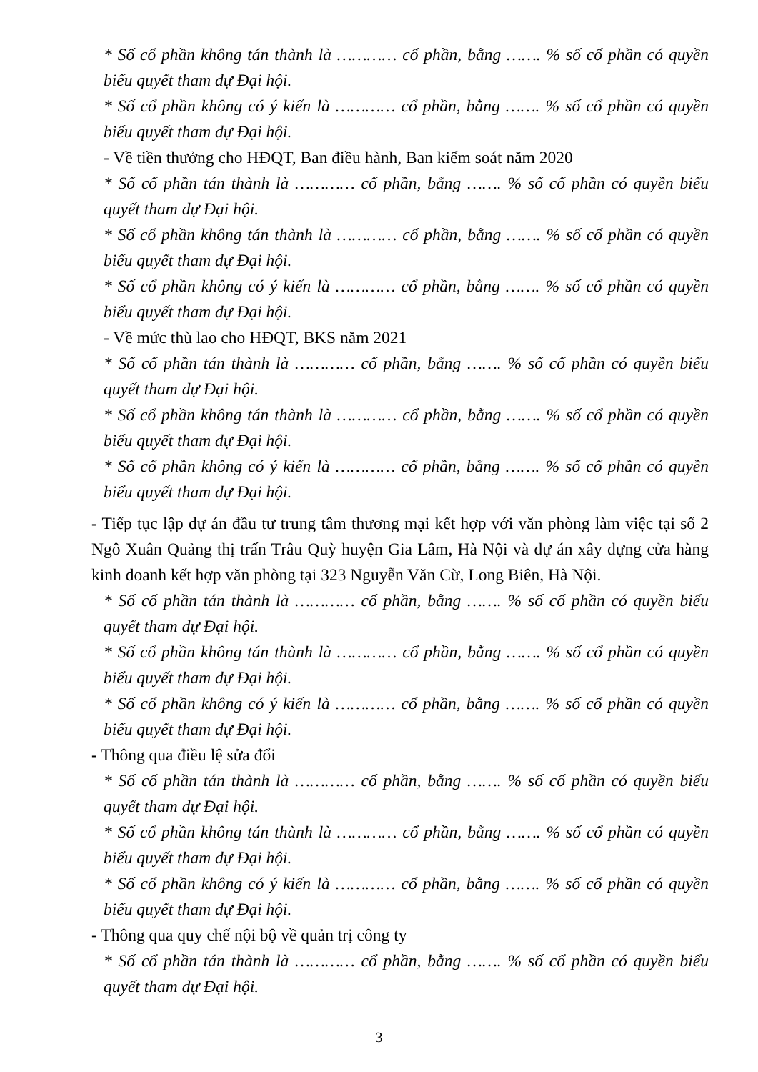* Số cổ phần không tán thành là ………… cổ phần, bằng ……. % số cổ phần có quyền biểu quyết tham dự Đại hội.
* Số cổ phần không có ý kiến là ………… cổ phần, bằng ……. % số cổ phần có quyền biểu quyết tham dự Đại hội.
- Về tiền thưởng cho HĐQT, Ban điều hành, Ban kiểm soát năm 2020
* Số cổ phần tán thành là ………… cổ phần, bằng ……. % số cổ phần có quyền biểu quyết tham dự Đại hội.
* Số cổ phần không tán thành là ………… cổ phần, bằng ……. % số cổ phần có quyền biểu quyết tham dự Đại hội.
* Số cổ phần không có ý kiến là ………… cổ phần, bằng ……. % số cổ phần có quyền biểu quyết tham dự Đại hội.
- Về mức thù lao cho HĐQT, BKS năm 2021
* Số cổ phần tán thành là ………… cổ phần, bằng ……. % số cổ phần có quyền biểu quyết tham dự Đại hội.
* Số cổ phần không tán thành là ………… cổ phần, bằng ……. % số cổ phần có quyền biểu quyết tham dự Đại hội.
* Số cổ phần không có ý kiến là ………… cổ phần, bằng ……. % số cổ phần có quyền biểu quyết tham dự Đại hội.
- Tiếp tục lập dự án đầu tư trung tâm thương mại kết hợp với văn phòng làm việc tại số 2 Ngô Xuân Quảng thị trấn Trâu Quỳ huyện Gia Lâm, Hà Nội và dự án xây dựng cửa hàng kinh doanh kết hợp văn phòng tại 323 Nguyễn Văn Cừ, Long Biên, Hà Nội.
* Số cổ phần tán thành là ………… cổ phần, bằng ……. % số cổ phần có quyền biểu quyết tham dự Đại hội.
* Số cổ phần không tán thành là ………… cổ phần, bằng ……. % số cổ phần có quyền biểu quyết tham dự Đại hội.
* Số cổ phần không có ý kiến là ………… cổ phần, bằng ……. % số cổ phần có quyền biểu quyết tham dự Đại hội.
- Thông qua điều lệ sửa đổi
* Số cổ phần tán thành là ………… cổ phần, bằng ……. % số cổ phần có quyền biểu quyết tham dự Đại hội.
* Số cổ phần không tán thành là ………… cổ phần, bằng ……. % số cổ phần có quyền biểu quyết tham dự Đại hội.
* Số cổ phần không có ý kiến là ………… cổ phần, bằng ……. % số cổ phần có quyền biểu quyết tham dự Đại hội.
- Thông qua quy chế nội bộ về quản trị công ty
* Số cổ phần tán thành là ………… cổ phần, bằng ……. % số cổ phần có quyền biểu quyết tham dự Đại hội.
3